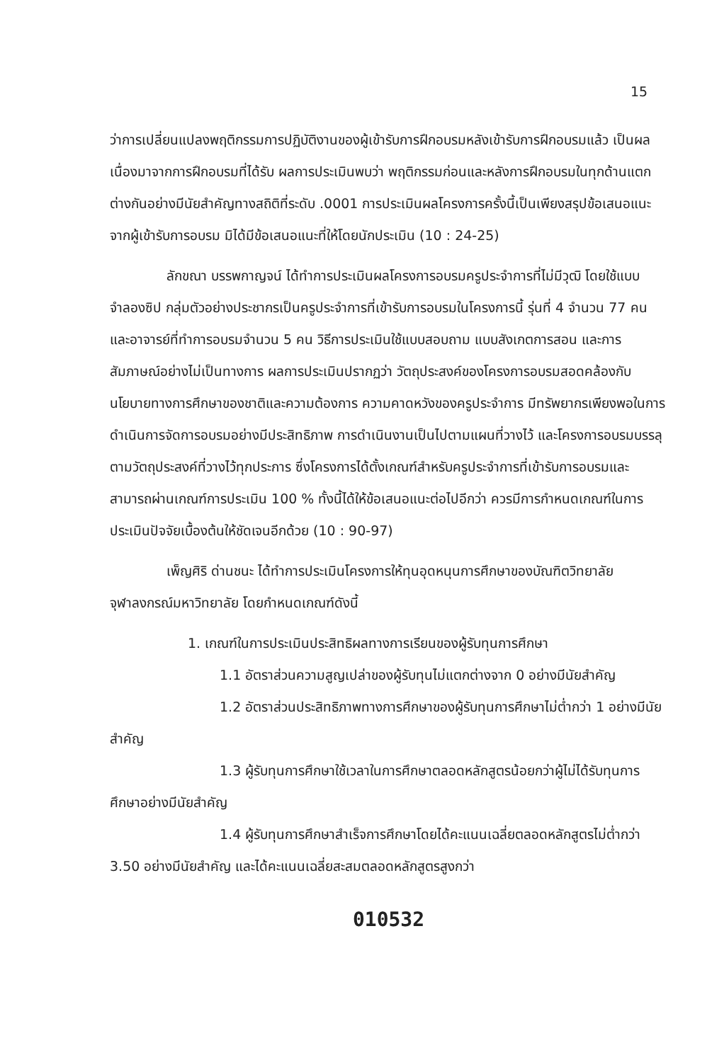15
ว่าการเปลี่ยนแปลงพฤติกรรมการปฏิบัติงานของผู้เข้ารับการฝึกอบรมหลังเข้ารับการฝึกอบรมแล้ว เป็นผลเนื่องมาจากการฝึกอบรมที่ได้รับ ผลการประเมินพบว่า พฤติกรรมก่อนและหลังการฝึกอบรมในทุกด้านแตกต่างกันอย่างมีนัยสำคัญทางสถิติที่ระดับ .0001 การประเมินผลโครงการครั้งนี้เป็นเพียงสรุปข้อเสนอแนะจากผู้เข้ารับการอบรม มิได้มีข้อเสนอแนะที่ให้โดยนักประเมิน (10 : 24-25)
ลักขณา บรรพกาญจน์ ได้ทำการประเมินผลโครงการอบรมครูประจำการที่ไม่มีวุฒิ โดยใช้แบบจำลองซิป กลุ่มตัวอย่างประชากรเป็นครูประจำการที่เข้ารับการอบรมในโครงการนี้ รุ่นที่ 4 จำนวน 77 คน และอาจารย์ที่ทำการอบรมจำนวน 5 คน วิธีการประเมินใช้แบบสอบถาม แบบสังเกตการสอน และการสัมภาษณ์อย่างไม่เป็นทางการ ผลการประเมินปรากฏว่า วัตถุประสงค์ของโครงการอบรมสอดคล้องกับนโยบายทางการศึกษาของชาติและความต้องการ ความคาดหวังของครูประจำการ มีทรัพยากรเพียงพอในการดำเนินการจัดการอบรมอย่างมีประสิทธิภาพ การดำเนินงานเป็นไปตามแผนที่วางไว้ และโครงการอบรมบรรลุตามวัตถุประสงค์ที่วางไว้ทุกประการ ซึ่งโครงการได้ตั้งเกณฑ์สำหรับครูประจำการที่เข้ารับการอบรมและสามารถผ่านเกณฑ์การประเมิน 100 % ทั้งนี้ได้ให้ข้อเสนอแนะต่อไปอีกว่า ควรมีการกำหนดเกณฑ์ในการประเมินปัจจัยเบื้องต้นให้ชัดเจนอีกด้วย (10 : 90-97)
เพ็ญศิริ ด่านชนะ ได้ทำการประเมินโครงการให้ทุนอุดหนุนการศึกษาของบัณฑิตวิทยาลัย จุฬาลงกรณ์มหาวิทยาลัย โดยกำหนดเกณฑ์ดังนี้
1. เกณฑ์ในการประเมินประสิทธิผลทางการเรียนของผู้รับทุนการศึกษา
1.1 อัตราส่วนความสูญเปล่าของผู้รับทุนไม่แตกต่างจาก 0 อย่างมีนัยสำคัญ
1.2 อัตราส่วนประสิทธิภาพทางการศึกษาของผู้รับทุนการศึกษาไม่ต่ำกว่า 1 อย่างมีนัยสำคัญ
1.3 ผู้รับทุนการศึกษาใช้เวลาในการศึกษาตลอดหลักสูตรน้อยกว่าผู้ไม่ได้รับทุนการศึกษาอย่างมีนัยสำคัญ
1.4 ผู้รับทุนการศึกษาสำเร็จการศึกษาโดยได้คะแนนเฉลี่ยตลอดหลักสูตรไม่ต่ำกว่า 3.50 อย่างมีนัยสำคัญ และได้คะแนนเฉลี่ยสะสมตลอดหลักสูตรสูงกว่า
010532